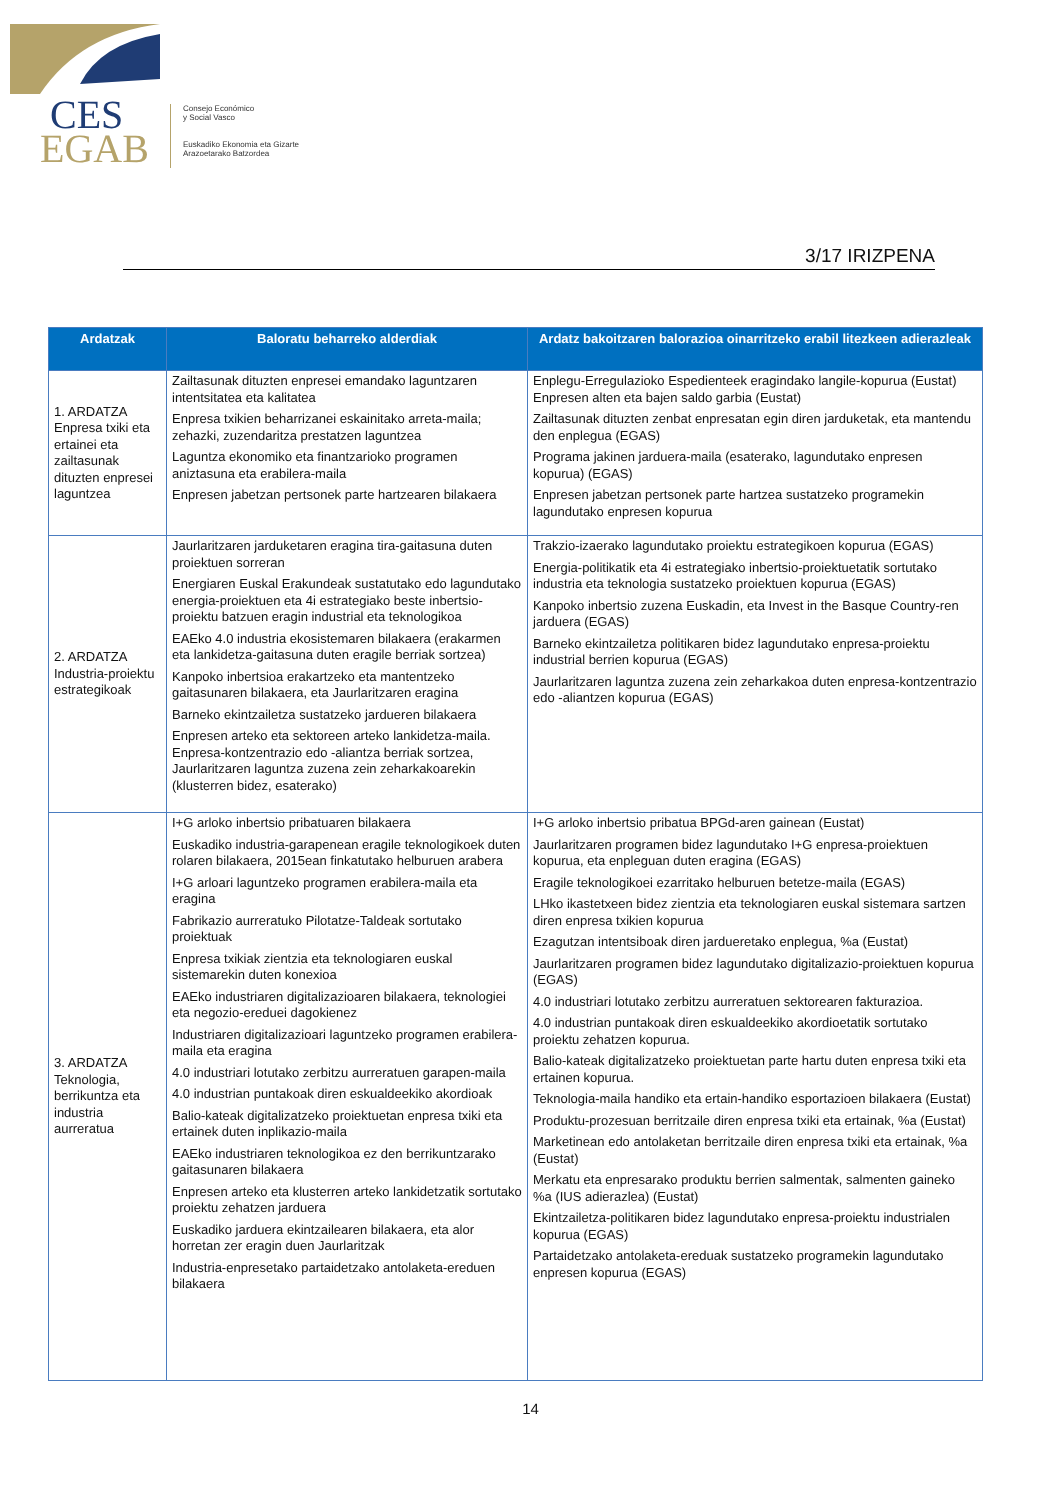CES
EGAB
Consejo Económico
y Social Vasco
Euskadiko Ekonomia eta Gizarte
Arazoetarako Batzordea
3/17 IRIZPENA
| Ardatzak | Baloratu beharreko alderdiak | Ardatz bakoitzaren balorazioa oinarritzeko erabil litezkeen adierazleak |
| --- | --- | --- |
| 1. ARDATZA Enpresa txiki eta ertainei eta zailtasunak dituzten enpresei laguntzea | Zailtasunak dituzten enpresei emandako laguntzaren intentsitatea eta kalitatea Enpresa txikien beharrizanei eskainitako arreta-maila; zehazki, zuzendaritza prestatzen laguntzea Laguntza ekonomiko eta finantzarioko programen aniztasuna eta erabilera-maila Enpresen jabetzan pertsonek parte hartzearen bilakaera | Enplegu-Erregulazioko Espedienteek eragindako langile-kopurua (Eustat) Enpresen alten eta bajen saldo garbia (Eustat) Zailtasunak dituzten zenbat enpresatan egin diren jarduketak, eta mantendu den enplegua (EGAS) Programa jakinen jarduera-maila (esaterako, lagundutako enpresen kopurua) (EGAS) Enpresen jabetzan pertsonek parte hartzea sustatzeko programekin lagundutako enpresen kopurua |
| 2. ARDATZA Industria-proiektu estrategikoak | Jaurlaritzaren jarduketaren eragina tira-gaitasuna duten proiektuen sorreran Energiaren Euskal Erakundeak sustatutako edo lagundutako energia-proiektuen eta 4i estrategiako beste inbertsio-proiektu batzuen eragin industrial eta teknologikoa EAEko 4.0 industria ekosistemaren bilakaera (erakarmen eta lankidetza-gaitasuna duten eragile berriak sortzea) Kanpoko inbertsioa erakartzeko eta mantentzeko gaitasunaren bilakaera, eta Jaurlaritzaren eragina Barneko ekintzailetza sustatzeko jardueren bilakaera Enpresen arteko eta sektoreen arteko lankidetza-maila. Enpresa-kontzentrazio edo -aliantza berriak sortzea, Jaurlaritzaren laguntza zuzena zein zeharkakoarekin (klusterren bidez, esaterako) | Trakzio-izaerako lagundutako proiektu estrategikoen kopurua (EGAS) Energia-politikatik eta 4i estrategiako inbertsio-proiektuetatik sortutako industria eta teknologia sustatzeko proiektuen kopurua (EGAS) Kanpoko inbertsio zuzena Euskadin, eta Invest in the Basque Country-ren jarduera (EGAS) Barneko ekintzailetza politikaren bidez lagundutako enpresa-proiektu industrial berrien kopurua (EGAS) Jaurlaritzaren laguntza zuzena zein zeharkakoa duten enpresa-kontzentrazio edo -aliantzen kopurua (EGAS) |
| 3. ARDATZA Teknologia, berrikuntza eta industria aurreratua | I+G arloko inbertsio pribatuaren bilakaera Euskadiko industria-garapenean eragile teknologikoek duten rolaren bilakaera, 2015ean finkatutako helburuen arabera I+G arloari laguntzeko programen erabilera-maila eta eragina Fabrikazio aurreratuko Pilotatze-Taldeak sortutako proiektuak Enpresa txikiak zientzia eta teknologiaren euskal sistemarekin duten konexioa EAEko industriaren digitalizazioaren bilakaera, teknologiei eta negozio-ereduei dagokienez Industriaren digitalizazioari laguntzeko programen erabilera-maila eta eragina 4.0 industriari lotutako zerbitzu aurreratuen garapen-maila 4.0 industrian puntakoak diren eskualdeekiko akordioak Balio-kateak digitalizatzeko proiektuetan enpresa txiki eta ertainek duten inplikazio-maila EAEko industriaren teknologikoa ez den berrikuntzarako gaitasunaren bilakaera Enpresen arteko eta klusterren arteko lankidetzatik sortutako proiektu zehatzen jarduera Euskadiko jarduera ekintzailearen bilakaera, eta alor horretan zer eragin duen Jaurlaritzak Industria-enpresetako partaidetzako antolaketa-ereduen bilakaera | I+G arloko inbertsio pribatua BPGd-aren gainean (Eustat) Jaurlaritzaren programen bidez lagundutako I+G enpresa-proiektuen kopurua, eta enpleguan duten eragina (EGAS) Eragile teknologikoei ezarritako helburuen betetze-maila (EGAS) LHko ikastetxeen bidez zientzia eta teknologiaren euskal sistemara sartzen diren enpresa txikien kopurua Ezagutzan intentsiboak diren jardueretako enplegua, %a (Eustat) Jaurlaritzaren programen bidez lagundutako digitalizazio-proiektuen kopurua (EGAS) 4.0 industriari lotutako zerbitzu aurreratuen sektorearen fakturazioa. 4.0 industrian puntakoak diren eskualdeekiko akordioetatik sortutako proiektu zehatzen kopurua. Balio-kateak digitalizatzeko proiektuetan parte hartu duten enpresa txiki eta ertainen kopurua. Teknologia-maila handiko eta ertain-handiko esportazioen bilakaera (Eustat) Produktu-prozesuan berritzaile diren enpresa txiki eta ertainak, %a (Eustat) Marketinean edo antolaketan berritzaile diren enpresa txiki eta ertainak, %a (Eustat) Merkatu eta enpresarako produktu berrien salmentak, salmenten gaineko %a (IUS adierazlea) (Eustat) Ekintzailetza-politikaren bidez lagundutako enpresa-proiektu industrialen kopurua (EGAS) Partaidetzako antolaketa-ereduak sustatzeko programekin lagundutako enpresen kopurua (EGAS) |
14